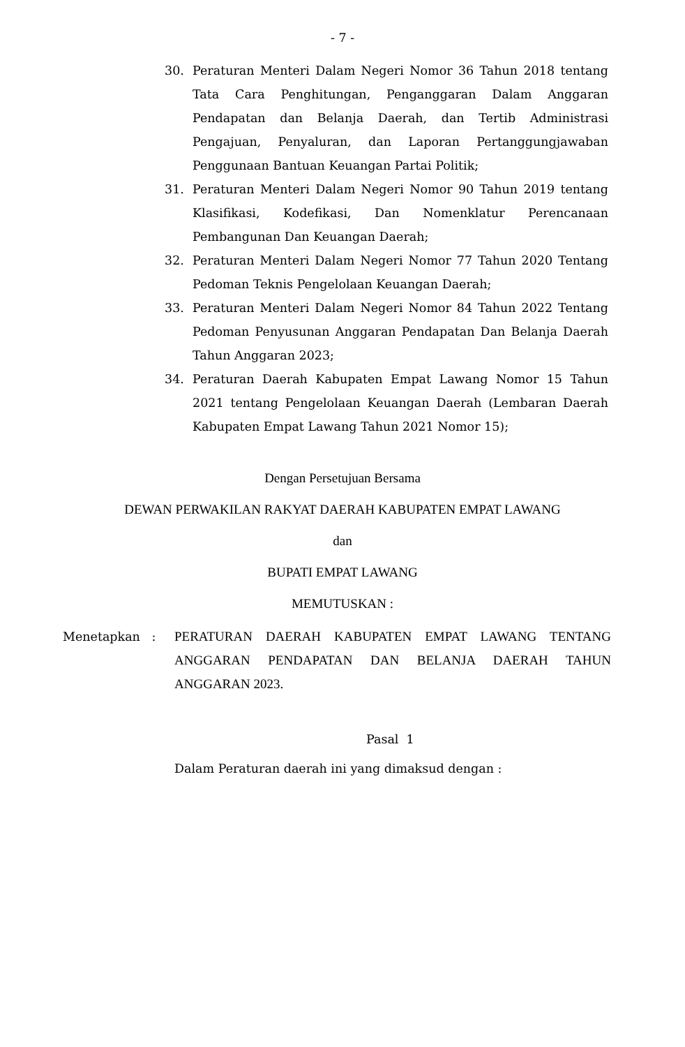- 7 -
30. Peraturan Menteri Dalam Negeri Nomor 36 Tahun 2018 tentang Tata Cara Penghitungan, Penganggaran Dalam Anggaran Pendapatan dan Belanja Daerah, dan Tertib Administrasi Pengajuan, Penyaluran, dan Laporan Pertanggungjawaban Penggunaan Bantuan Keuangan Partai Politik;
31. Peraturan Menteri Dalam Negeri Nomor 90 Tahun 2019 tentang Klasifikasi, Kodefikasi, Dan Nomenklatur Perencanaan Pembangunan Dan Keuangan Daerah;
32. Peraturan Menteri Dalam Negeri Nomor 77 Tahun 2020 Tentang Pedoman Teknis Pengelolaan Keuangan Daerah;
33. Peraturan Menteri Dalam Negeri Nomor 84 Tahun 2022 Tentang Pedoman Penyusunan Anggaran Pendapatan Dan Belanja Daerah Tahun Anggaran 2023;
34. Peraturan Daerah Kabupaten Empat Lawang Nomor 15 Tahun 2021 tentang Pengelolaan Keuangan Daerah (Lembaran Daerah Kabupaten Empat Lawang Tahun 2021 Nomor 15);
Dengan Persetujuan Bersama
DEWAN PERWAKILAN RAKYAT DAERAH KABUPATEN EMPAT LAWANG
dan
BUPATI EMPAT LAWANG
MEMUTUSKAN :
Menetapkan : PERATURAN DAERAH KABUPATEN EMPAT LAWANG TENTANG ANGGARAN PENDAPATAN DAN BELANJA DAERAH TAHUN ANGGARAN 2023.
Pasal 1
Dalam Peraturan daerah ini yang dimaksud dengan :